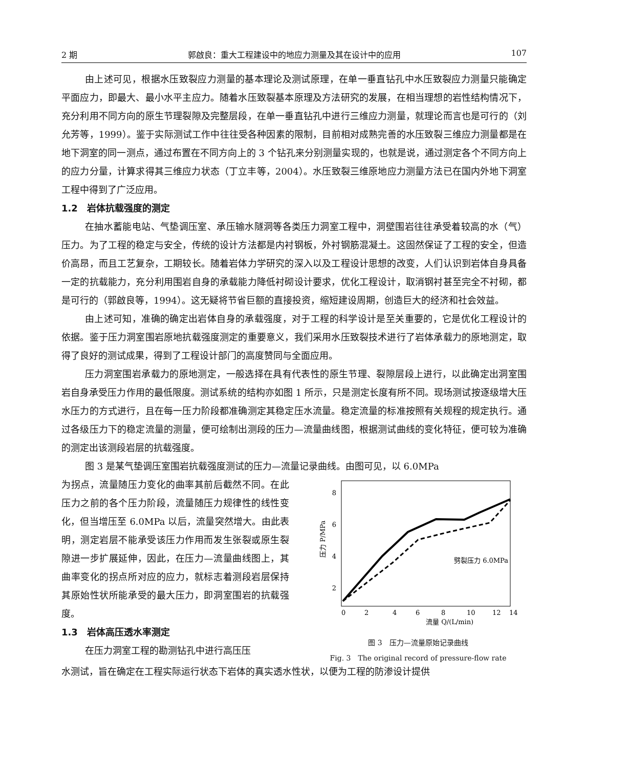2 期 郭啟良：重大工程建设中的地应力测量及其在设计中的应用 107
由上述可见，根据水压致裂应力测量的基本理论及测试原理，在单一垂直钻孔中水压致裂应力测量只能确定平面应力，即最大、最小水平主应力。随着水压致裂基本原理及方法研究的发展，在相当理想的岩性结构情况下，充分利用不同方向的原生节理裂隙及完整层段，在单一垂直钻孔中进行三维应力测量，就理论而言也是可行的（刘允芳等，1999）。鉴于实际测试工作中往往受各种因素的限制，目前相对成熟完善的水压致裂三维应力测量都是在地下洞室的同一测点，通过布置在不同方向上的 3 个钻孔来分别测量实现的，也就是说，通过测定各个不同方向上的应力分量，计算求得其三维应力状态（丁立丰等，2004）。水压致裂三维原地应力测量方法已在国内外地下洞室工程中得到了广泛应用。
1.2　岩体抗载强度的测定
在抽水蓄能电站、气垫调压室、承压输水隧洞等各类压力洞室工程中，洞壁围岩往往承受着较高的水（气）压力。为了工程的稳定与安全，传统的设计方法都是内衬钢板，外衬钢筋混凝土。这固然保证了工程的安全，但造价高昂，而且工艺复杂，工期较长。随着岩体力学研究的深入以及工程设计思想的改变，人们认识到岩体自身具备一定的抗载能力，充分利用围岩自身的承载能力降低衬砌设计要求，优化工程设计，取消钢衬甚至完全不衬砌，都是可行的（郭啟良等，1994）。这无疑将节省巨额的直接投资，缩短建设周期，创造巨大的经济和社会效益。
由上述可知，准确的确定出岩体自身的承载强度，对于工程的科学设计是至关重要的，它是优化工程设计的依据。鉴于压力洞室围岩原地抗载强度测定的重要意义，我们采用水压致裂技术进行了岩体承载力的原地测定，取得了良好的测试成果，得到了工程设计部门的高度赞同与全面应用。
压力洞室围岩承载力的原地测定，一般选择在具有代表性的原生节理、裂隙层段上进行，以此确定出洞室围岩自身承受压力作用的最低限度。测试系统的结构亦如图 1 所示，只是测定长度有所不同。现场测试按逐级增大压水压力的方式进行，且在每一压力阶段都准确测定其稳定压水流量。稳定流量的标准按照有关规程的规定执行。通过各级压力下的稳定流量的测量，便可绘制出测段的压力—流量曲线图，根据测试曲线的变化特征，便可较为准确的测定出该测段岩层的抗载强度。
图 3 是某气垫调压室围岩抗载强度测试的压力—流量记录曲线。由图可见，以 6.0MPa
为拐点，流量随压力变化的曲率其前后截然不同。在此压力之前的各个压力阶段，流量随压力规律性的线性变化，但当增压至 6.0MPa 以后，流量突然增大。由此表明，测定岩层不能承受该压力作用而发生张裂或原生裂隙进一步扩展延伸，因此，在压力—流量曲线图上，其曲率变化的拐点所对应的应力，就标志着测段岩层保持其原始性状所能承受的最大压力，即洞室围岩的抗载强度。
1.3　岩体高压透水率测定
在压力洞室工程的勘测钻孔中进行高压压
8
6
4
2
0
2
4
6
8
10
12
14
压力 P/MPa
劈裂压力 6.0MPa
流量 Q/(L/min)
图 3　压力—流量原始记录曲线
Fig. 3　The original record of pressure-flow rate
水测试，旨在确定在工程实际运行状态下岩体的真实透水性状，以便为工程的防渗设计提供